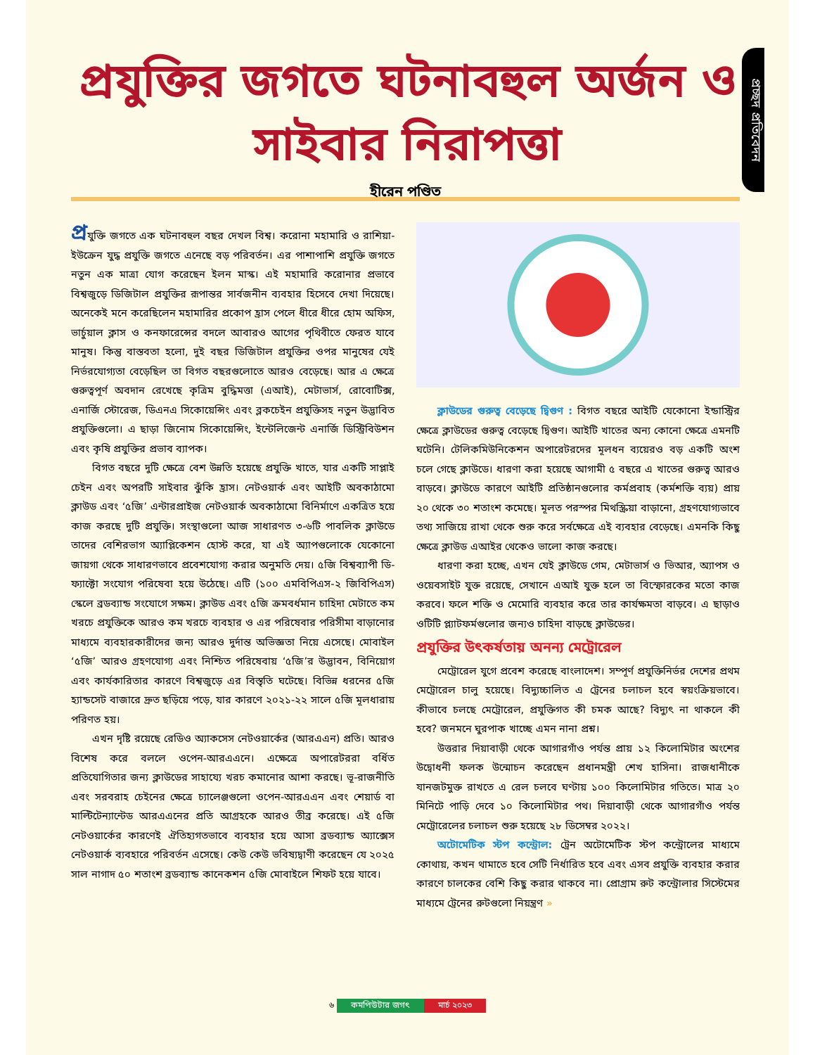প্রচ্ছদ প্রতিবেদন
প্রযুক্তির জগতে ঘটনাবহুল অর্জন ও
সাইবার নিরাপত্তা
হীরেন পণ্ডিত
প্রযুক্তি জগতে এক ঘটনাবহুল বছর দেখল বিশ্ব। করোনা মহামারি ও রাশিয়া-ইউক্রেন যুদ্ধ প্রযুক্তি জগতে এনেছে বড় পরিবর্তন। এর পাশাপাশি প্রযুক্তি জগতে নতুন এক মাত্রা যোগ করেছেন ইলন মাস্ক। এই মহামারি করোনার প্রভাবে বিশ্বজুড়ে ডিজিটাল প্রযুক্তির রূপান্তর সার্বজনীন ব্যবহার হিসেবে দেখা দিয়েছে। অনেকেই মনে করেছিলেন মহামারির প্রকোপ হ্রাস পেলে ধীরে ধীরে হোম অফিস, ভার্চুয়াল ক্লাস ও কনফারেন্সের বদলে আবারও আগের পৃথিবীতে ফেরত যাবে মানুষ। কিন্তু বাস্তবতা হলো, দুই বছর ডিজিটাল প্রযুক্তির ওপর মানুষের যেই নির্ভরযোগ্যতা বেড়েছিল তা বিগত বছরগুলোতে আরও বেড়েছে। আর এ ক্ষেত্রে গুরুত্বপূর্ণ অবদান রেখেছে কৃত্রিম বুদ্ধিমত্তা (এআই), মেটাভার্স, রোবোটিক্স, এনার্জি স্টোরেজ, ডিএনএ সিকোয়েন্সিং এবং ব্লকচেইন প্রযুক্তিসহ নতুন উদ্ভাবিত প্রযুক্তিগুলো। এ ছাড়া জিনোম সিকোয়েন্সিং, ইন্টেলিজেন্ট এনার্জি ডিস্ট্রিবিউশন এবং কৃষি প্রযুক্তির প্রভাব ব্যাপক।
বিগত বছরে দুটি ক্ষেত্রে বেশ উন্নতি হয়েছে প্রযুক্তি খাতে, যার একটি সাপ্লাই চেইন এবং অপরটি সাইবার ঝুঁকি হ্রাস। নেটওয়ার্ক এবং আইটি অবকাঠামো ক্লাউড এবং ‘৫জি’ এন্টারপ্রাইজ নেটওয়ার্ক অবকাঠামো বিনির্মাণে একত্রিত হয়ে কাজ করছে দুটি প্রযুক্তি। সংস্থাগুলো আজ সাধারণত ৩-৬টি পাবলিক ক্লাউডে তাদের বেশিরভাগ অ্যাপ্লিকেশন হোস্ট করে, যা এই অ্যাপগুলোকে যেকোনো জায়গা থেকে সাধারণভাবে প্রবেশযোগ্য করার অনুমতি দেয়। ৫জি বিশ্বব্যাপী ডি-ফ্যাক্টো সংযোগ পরিষেবা হয়ে উঠেছে। এটি (১০০ এমবিপিএস-২ জিবিপিএস) স্কেলে ব্রডব্যান্ড সংযোগে সক্ষম। ক্লাউড এবং ৫জি ক্রমবর্ধমান চাহিদা মেটাতে কম খরচে প্রযুক্তিকে আরও কম খরচে ব্যবহার ও এর পরিষেবার পরিসীমা বাড়ানোর মাধ্যমে ব্যবহারকারীদের জন্য আরও দুর্দান্ত অভিজ্ঞতা নিয়ে এসেছে। মোবাইল ‘৫জি’ আরও গ্রহণযোগ্য এবং নিশ্চিত পরিষেবায় ‘৫জি’র উদ্ভাবন, বিনিয়োগ এবং কার্যকারিতার কারণে বিশ্বজুড়ে এর বিস্তৃতি ঘটেছে। বিভিন্ন ধরনের ৫জি হ্যান্ডসেট বাজারে দ্রুত ছড়িয়ে পড়ে, যার কারণে ২০২১-২২ সালে ৫জি মূলধারায় পরিণত হয়।
এখন দৃষ্টি রয়েছে রেডিও অ্যাকসেস নেটওয়ার্কের (আরএএন) প্রতি। আরও বিশেষ করে বললে ওপেন-আরএএনে। এক্ষেত্রে অপারেটররা বর্ধিত প্রতিযোগিতার জন্য ক্লাউডের সাহায্যে খরচ কমানোর আশা করছে। ভূ-রাজনীতি এবং সরবরাহ চেইনের ক্ষেত্রে চ্যালেঞ্জগুলো ওপেন-আরএএন এবং শেয়ার্ড বা মাল্টিটেন্যান্টেড আরএএনের প্রতি আগ্রহকে আরও তীব্র করেছে। এই ৫জি নেটওয়ার্কের কারণেই ঐতিহ্যগতভাবে ব্যবহার হয়ে আসা ব্রডব্যান্ড অ্যাক্সেস নেটওয়ার্ক ব্যবহারে পরিবর্তন এসেছে। কেউ কেউ ভবিষ্যদ্বাণী করেছেন যে ২০২৫ সাল নাগাদ ৫০ শতাংশ ব্রডব্যান্ড কানেকশন ৫জি মোবাইলে শিফট হয়ে যাবে।
ক্লাউডের গুরুত্ব বেড়েছে দ্বিগুণ : বিগত বছরে আইটি যেকোনো ইন্ডাস্ট্রির ক্ষেত্রে ক্লাউডের গুরুত্ব বেড়েছে দ্বিগুণ। আইটি খাতের অন্য কোনো ক্ষেত্রে এমনটি ঘটেনি। টেলিকমিউনিকেশন অপারেটরদের মূলধন ব্যয়েরও বড় একটি অংশ চলে গেছে ক্লাউডে। ধারণা করা হয়েছে আগামী ৫ বছরে এ খাতের গুরুত্ব আরও বাড়বে। ক্লাউডে কারণে আইটি প্রতিষ্ঠানগুলোর কর্মপ্রবাহ (কর্মশক্তি ব্যয়) প্রায় ২০ থেকে ৩০ শতাংশ কমেছে। মূলত পরস্পর মিথস্ক্রিয়া বাড়ানো, গ্রহণযোগ্যভাবে তথ্য সাজিয়ে রাখা থেকে শুরু করে সর্বক্ষেত্রে এই ব্যবহার বেড়েছে। এমনকি কিছু ক্ষেত্রে ক্লাউড এআইর থেকেও ভালো কাজ করছে।
ধারণা করা হচ্ছে, এখন যেই ক্লাউডে গেম, মেটাভার্স ও ভিআর, অ্যাপস ও ওয়েবসাইট যুক্ত রয়েছে, সেখানে এআই যুক্ত হলে তা বিস্ফোরকের মতো কাজ করবে। ফলে শক্তি ও মেমোরি ব্যবহার করে তার কার্যক্ষমতা বাড়বে। এ ছাড়াও ওটিটি প্ল্যাটফর্মগুলোর জন্যও চাহিদা বাড়ছে ক্লাউডের।
প্রযুক্তির উৎকর্ষতায় অনন্য মেট্রোরেল
মেট্রোরেল যুগে প্রবেশ করেছে বাংলাদেশ। সম্পূর্ণ প্রযুক্তিনির্ভর দেশের প্রথম মেট্রোরেল চালু হয়েছে। বিদ্যুচ্চালিত এ ট্রেনের চলাচল হবে স্বয়ংক্রিয়ভাবে। কীভাবে চলছে মেট্রোরেল, প্রযুক্তিগত কী চমক আছে? বিদ্যুৎ না থাকলে কী হবে? জনমনে ঘুরপাক খাচ্ছে এমন নানা প্রশ্ন।
উত্তরার দিয়াবাড়ী থেকে আগারগাঁও পর্যন্ত প্রায় ১২ কিলোমিটার অংশের উদ্বোধনী ফলক উন্মোচন করেছেন প্রধানমন্ত্রী শেখ হাসিনা। রাজধানীকে যানজটমুক্ত রাখতে এ রেল চলবে ঘণ্টায় ১০০ কিলোমিটার গতিতে। মাত্র ২০ মিনিটে পাড়ি দেবে ১০ কিলোমিটার পথ। দিয়াবাড়ী থেকে আগারগাঁও পর্যন্ত মেট্রোরেলের চলাচল শুরু হয়েছে ২৮ ডিসেম্বর ২০২২।
অটোমেটিক স্টপ কন্ট্রোল: ট্রেন অটোমেটিক স্টপ কন্ট্রোলের মাধ্যমে কোথায়, কখন থামাতে হবে সেটি নির্ধারিত হবে এবং এসব প্রযুক্তি ব্যবহার করার কারণে চালকের বেশি কিছু করার থাকবে না। প্রোগ্রাম রুট কন্ট্রোলার সিস্টেমের মাধ্যমে ট্রেনের রুটগুলো নিয়ন্ত্রণ »
৬ কমপিউটার জগৎ মার্চ ২০২৩